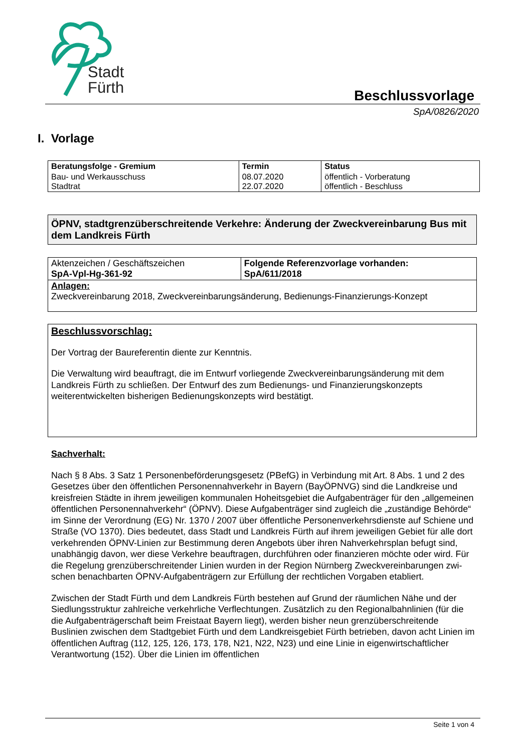Stadt
Fürth
Beschlussvorlage
SpA/0826/2020
I. Vorlage
| Beratungsfolge - Gremium | Termin | Status |
| Bau- und Werkausschuss Stadtrat | 08.07.2020 22.07.2020 | öffentlich - Vorberatung öffentlich - Beschluss |
ÖPNV, stadtgrenzüberschreitende Verkehre: Änderung der Zweckvereinbarung Bus mit dem Landkreis Fürth
| Aktenzeichen / Geschäftszeichen SpA-Vpl-Hg-361-92 | Folgende Referenzvorlage vorhanden: SpA/611/2018 |
| Anlagen: Zweckvereinbarung 2018, Zweckvereinbarungsänderung, Bedienungs-Finanzierungs-Konzept | |
Beschlussvorschlag:
Der Vortrag der Baureferentin diente zur Kenntnis.
Die Verwaltung wird beauftragt, die im Entwurf vorliegende Zweckvereinbarungsänderung mit dem Landkreis Fürth zu schließen. Der Entwurf des zum Bedienungs- und Finanzierungskon­zepts weiterentwickelten bisherigen Bedienungskonzepts wird bestätigt.
Sachverhalt:
Nach § 8 Abs. 3 Satz 1 Personenbeförderungsgesetz (PBefG) in Verbindung mit Art. 8 Abs. 1 und 2 des Gesetzes über den öffentlichen Personennahverkehr in Bayern (BayÖPNVG) sind die Landkreise und kreisfreien Städte in ihrem jeweiligen kommunalen Hoheitsgebiet die Aufga­benträger für den „allgemeinen öffentlichen Personennahverkehr“ (ÖPNV). Diese Aufgabenträ­ger sind zugleich die „zuständige Behörde“ im Sinne der Verordnung (EG) Nr. 1370 / 2007 über öffentliche Personenverkehrsdienste auf Schiene und Straße (VO 1370). Dies bedeutet, dass Stadt und Landkreis Fürth auf ihrem jeweiligen Gebiet für alle dort verkehrenden ÖPNV-Linien zur Bestimmung deren Angebots über ihren Nahverkehrsplan befugt sind, unabhängig davon, wer diese Verkehre beauftragen, durchführen oder finanzieren möchte oder wird. Für die Rege­lung grenzüberschreitender Linien wurden in der Region Nürnberg Zweckvereinbarungen zwi­schen benachbarten ÖPNV-Aufgabenträgern zur Erfüllung der rechtlichen Vorgaben etabliert.
Zwischen der Stadt Fürth und dem Landkreis Fürth bestehen auf Grund der räumlichen Nähe und der Siedlungsstruktur zahlreiche verkehrliche Verflechtungen. Zusätzlich zu den Regional­bahnlinien (für die die Aufgabenträgerschaft beim Freistaat Bayern liegt), werden bisher neun grenzüberschreitende Buslinien zwischen dem Stadtgebiet Fürth und dem Landkreisgebiet Fürth betrieben, davon acht Linien im öffentlichen Auftrag (112, 125, 126, 173, 178, N21, N22, N23) und eine Linie in eigenwirtschaftlicher Verantwortung (152). Über die Linien im öffentlichen
Seite 1 von 4